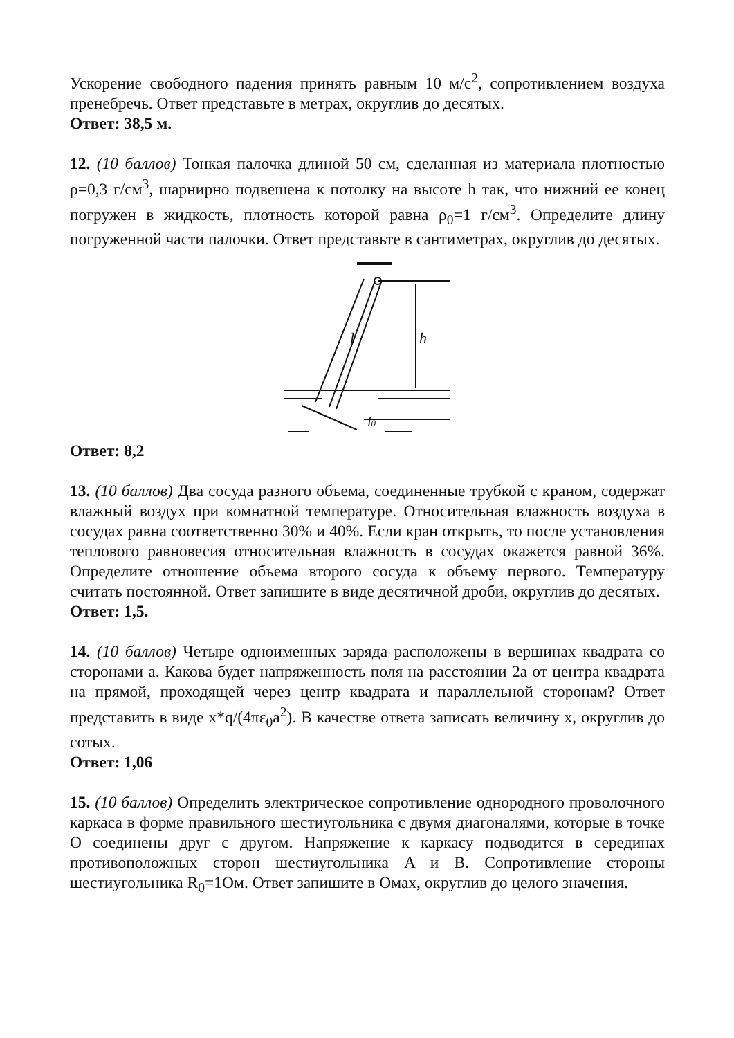Ускорение свободного падения принять равным 10 м/с<sup>2</sup>, сопротивлением воздуха пренебречь. Ответ представьте в метрах, округлив до десятых.
Ответ: 38,5 м.
12. (10 баллов) Тонкая палочка длиной 50 см, сделанная из материала плотностью ρ=0,3 г/см<sup>3</sup>, шарнирно подвешена к потолку на высоте h так, что нижний ее конец погружен в жидкость, плотность которой равна ρ<sub>0</sub>=1 г/см<sup>3</sup>. Определите длину погруженной части палочки. Ответ представьте в сантиметрах, округлив до десятых.
l
h
l0
Ответ: 8,2
13. (10 баллов) Два сосуда разного объема, соединенные трубкой с краном, содержат влажный воздух при комнатной температуре. Относительная влажность воздуха в сосудах равна соответственно 30% и 40%. Если кран открыть, то после установления теплового равновесия относительная влажность в сосудах окажется равной 36%. Определите отношение объема второго сосуда к объему первого. Температуру считать постоянной. Ответ запишите в виде десятичной дроби, округлив до десятых.
Ответ: 1,5.
14. (10 баллов) Четыре одноименных заряда расположены в вершинах квадрата со сторонами a. Какова будет напряженность поля на расстоянии 2a от центра квадрата на прямой, проходящей через центр квадрата и параллельной сторонам? Ответ представить в виде x*q/(4πε<sub>0</sub>a<sup>2</sup>). В качестве ответа записать величину x, округлив до сотых.
Ответ: 1,06
15. (10 баллов) Определить электрическое сопротивление однородного проволочного каркаса в форме правильного шестиугольника с двумя диагоналями, которые в точке O соединены друг с другом. Напряжение к каркасу подводится в серединах противоположных сторон шестиугольника A и B. Сопротивление стороны шестиугольника R<sub>0</sub>=1Ом. Ответ запишите в Омах, округлив до целого значения.